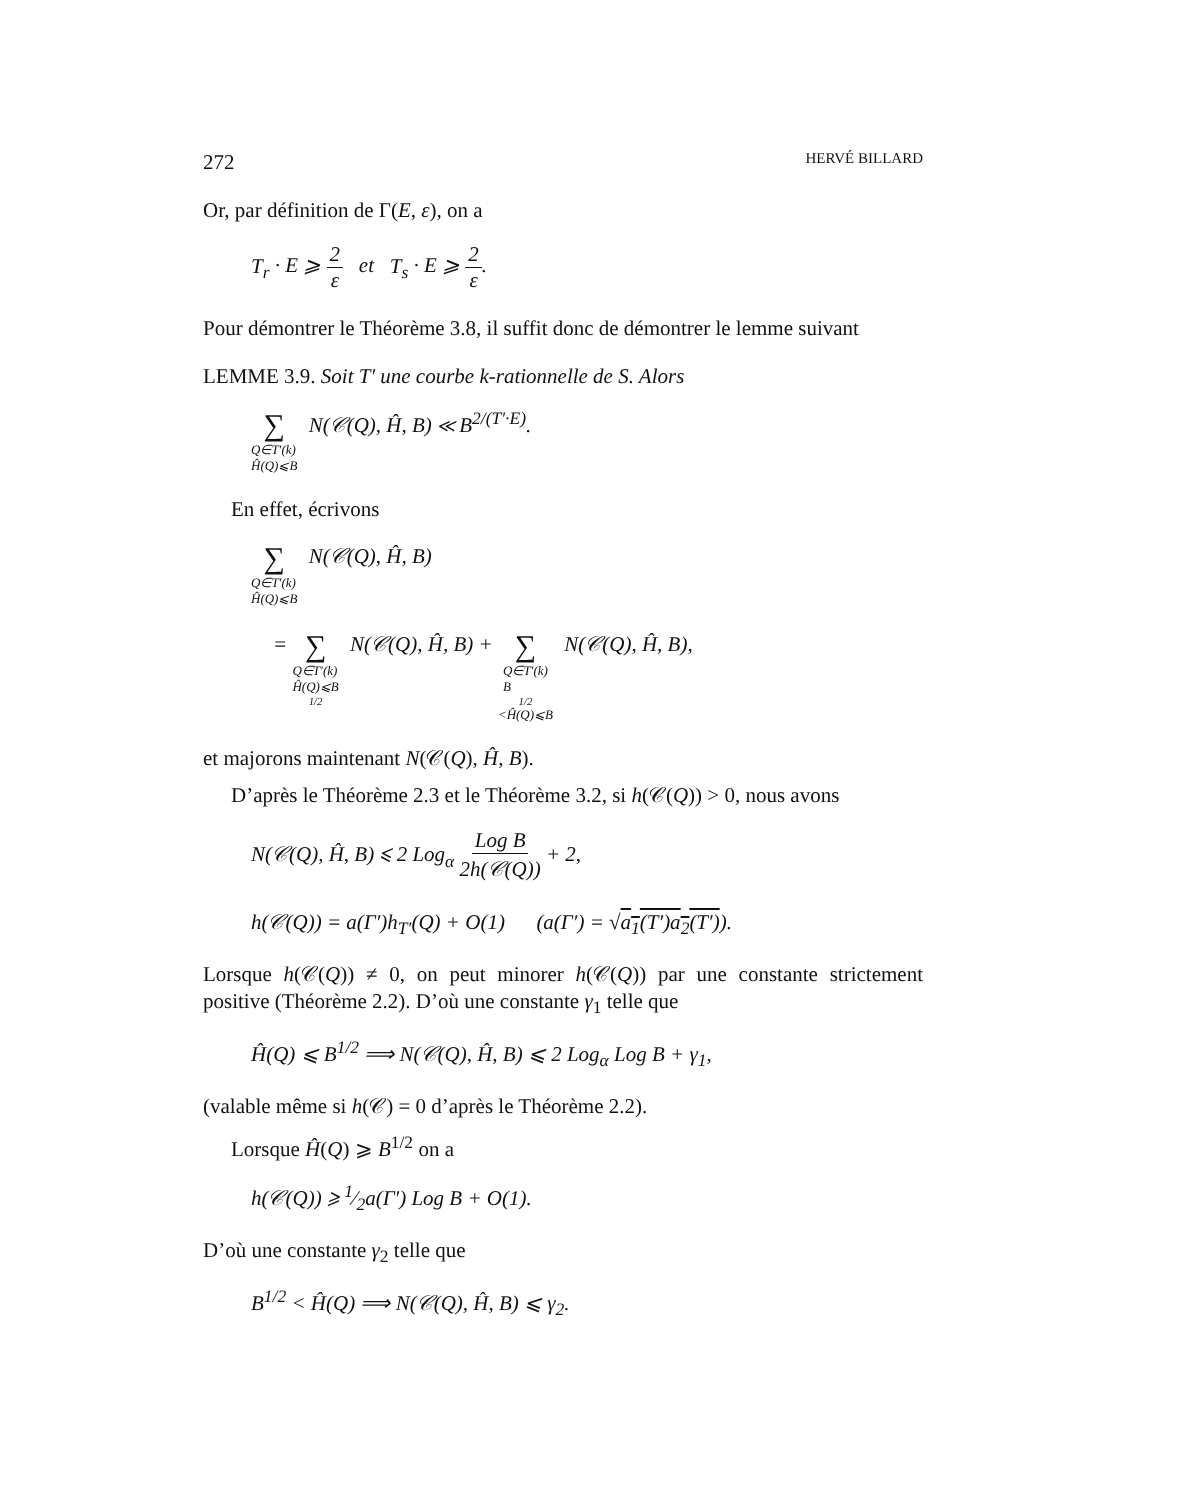272 HERVÉ BILLARD
Or, par définition de Γ(E, ε), on a
T<sub>r</sub> · E ⩾ 2 ε et T<sub>s</sub> · E ⩾ 2 ε.
Pour démontrer le Théorème 3.8, il suffit donc de démontrer le lemme suivant
LEMME 3.9. Soit T′ une courbe k-rationnelle de S. Alors
∑ Q∈T′(k)
Ĥ(Q)⩽B N(𝒞(Q), Ĥ, B) ≪ B<sup>2/(T′·E)</sup>.
En effet, écrivons
∑ Q∈T′(k)
Ĥ(Q)⩽B N(𝒞(Q), Ĥ, B)
= ∑ Q∈T′(k)
Ĥ(Q)⩽B<sup>1/2</sup> N(𝒞(Q), Ĥ, B) + ∑ Q∈T′(k)
B<sup>1/2</sup><Ĥ(Q)⩽B N(𝒞(Q), Ĥ, B),
et majorons maintenant N(𝒞(Q), Ĥ, B).
D’après le Théorème 2.3 et le Théorème 3.2, si h(𝒞(Q)) > 0, nous avons
N(𝒞(Q), Ĥ, B) ⩽ 2 Log<sub>α</sub> Log B 2h(𝒞(Q)) + 2,
h(𝒞(Q)) = a(Γ′)h<sub>T′</sub>(Q) + O(1) (a(Γ′) = √a<sub>1</sub>(T′)a<sub>2</sub>(T′)).
Lorsque h(𝒞(Q)) ≠ 0, on peut minorer h(𝒞(Q)) par une constante strictement positive (Théorème 2.2). D’où une constante γ<sub>1</sub> telle que
Ĥ(Q) ⩽ B<sup>1/2</sup> ⟹ N(𝒞(Q), Ĥ, B) ⩽ 2 Log<sub>α</sub> Log B + γ<sub>1</sub>,
(valable même si h(𝒞) = 0 d’après le Théorème 2.2).
Lorsque Ĥ(Q) ⩾ B<sup>1/2</sup> on a
h(𝒞(Q)) ⩾ 1⁄2a(Γ′) Log B + O(1).
D’où une constante γ<sub>2</sub> telle que
B<sup>1/2</sup> < Ĥ(Q) ⟹ N(𝒞(Q), Ĥ, B) ⩽ γ<sub>2</sub>.